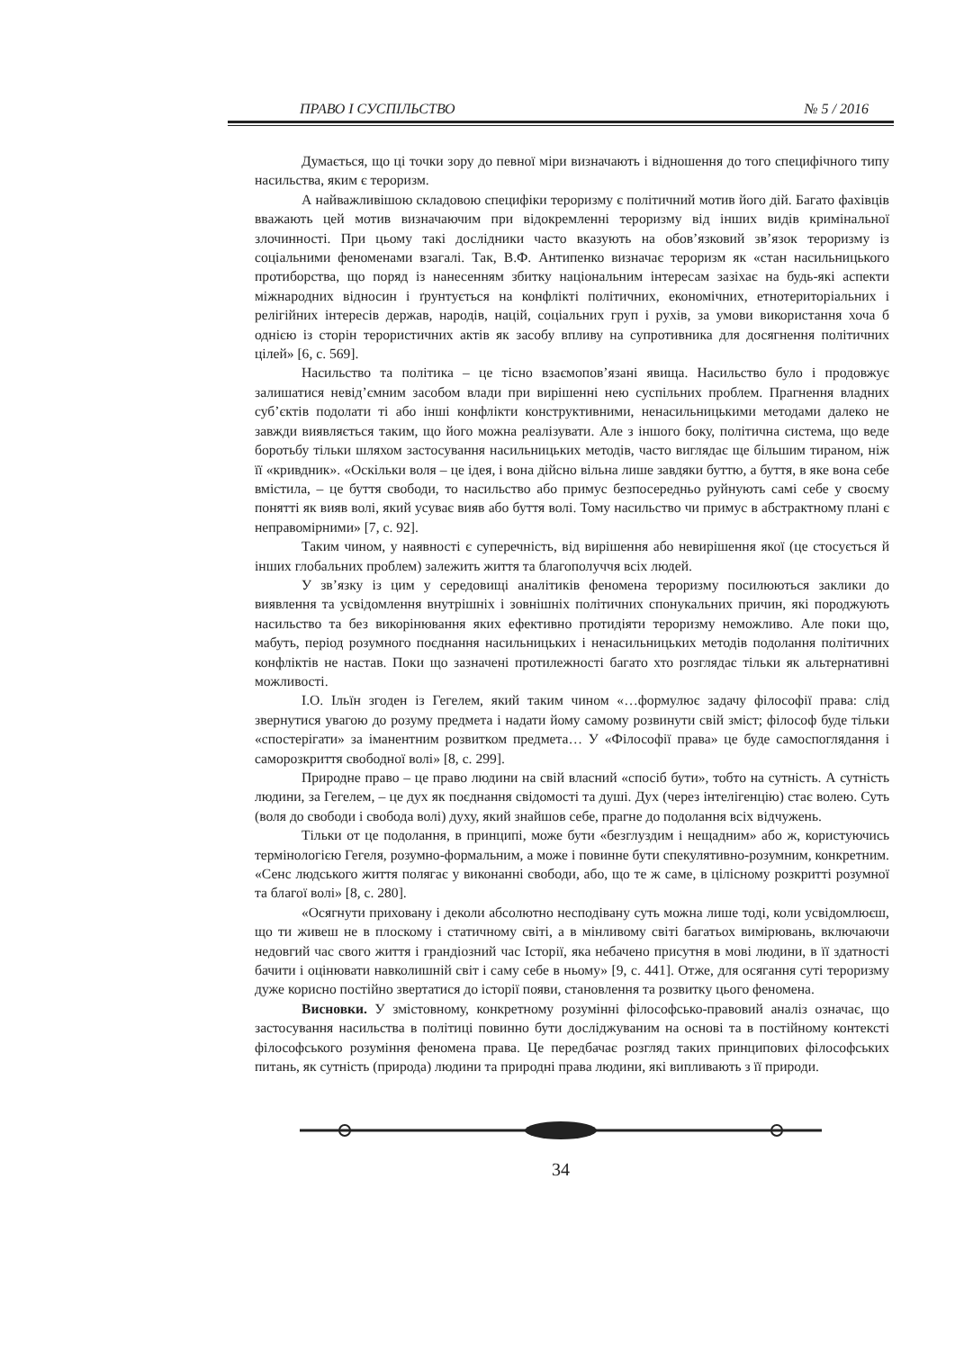ПРАВО І СУСПІЛЬСТВО № 5 / 2016
Думається, що ці точки зору до певної міри визначають і відношення до того специфічного типу насильства, яким є тероризм.
А найважливішою складовою специфіки тероризму є політичний мотив його дій. Багато фахівців вважають цей мотив визначаючим при відокремленні тероризму від інших видів кримінальної злочинності. При цьому такі дослідники часто вказують на обов’язковий зв’язок тероризму із соціальними феноменами взагалі. Так, В.Ф. Антипенко визначає тероризм як «стан насильницького протиборства, що поряд із нанесенням збитку національним інтересам зазіхає на будь-які аспекти міжнародних відносин і ґрунтується на конфлікті політичних, економічних, етнотериторіальних і релігійних інтересів держав, народів, націй, соціальних груп і рухів, за умови використання хоча б однією із сторін терористичних актів як засобу впливу на супротивника для досягнення політичних цілей» [6, с. 569].
Насильство та політика – це тісно взаємопов’язані явища. Насильство було і продовжує залишатися невід’ємним засобом влади при вирішенні нею суспільних проблем. Прагнення владних суб’єктів подолати ті або інші конфлікти конструктивними, ненасильницькими методами далеко не завжди виявляється таким, що його можна реалізувати. Але з іншого боку, політична система, що веде боротьбу тільки шляхом застосування насильницьких методів, часто виглядає ще більшим тираном, ніж її «кривдник». «Оскільки воля – це ідея, і вона дійсно вільна лише завдяки буттю, а буття, в яке вона себе вмістила, – це буття свободи, то насильство або примус безпосередньо руйнують самі себе у своєму понятті як вияв волі, який усуває вияв або буття волі. Тому насильство чи примус в абстрактному плані є неправомірними» [7, с. 92].
Таким чином, у наявності є суперечність, від вирішення або невирішення якої (це стосується й інших глобальних проблем) залежить життя та благополуччя всіх людей.
У зв’язку із цим у середовищі аналітиків феномена тероризму посилюються заклики до виявлення та усвідомлення внутрішніх і зовнішніх політичних спонукальних причин, які породжують насильство та без викорінювання яких ефективно протидіяти тероризму неможливо. Але поки що, мабуть, період розумного поєднання насильницьких і ненасильницьких методів подолання політичних конфліктів не настав. Поки що зазначені протилежності багато хто розглядає тільки як альтернативні можливості.
І.О. Ільїн згоден із Гегелем, який таким чином «…формулює задачу філософії права: слід звернутися увагою до розуму предмета і надати йому самому розвинути свій зміст; філософ буде тільки «спостерігати» за іманентним розвитком предмета… У «Філософії права» це буде самоспоглядання і саморозкриття свободної волі» [8, с. 299].
Природне право – це право людини на свій власний «спосіб бути», тобто на сутність. А сутність людини, за Гегелем, – це дух як поєднання свідомості та душі. Дух (через інтелігенцію) стає волею. Суть (воля до свободи і свобода волі) духу, який знайшов себе, прагне до подолання всіх відчужень.
Тільки от це подолання, в принципі, може бути «безглуздим і нещадним» або ж, користуючись термінологією Гегеля, розумно-формальним, а може і повинне бути спекулятивно-розумним, конкретним. «Сенс людського життя полягає у виконанні свободи, або, що те ж саме, в цілісному розкритті розумної та благої волі» [8, с. 280].
«Осягнути приховану і деколи абсолютно несподівану суть можна лише тоді, коли усвідомлюєш, що ти живеш не в плоскому і статичному світі, а в мінливому світі багатьох вимірювань, включаючи недовгий час свого життя і грандіозний час Історії, яка небачено присутня в мові людини, в її здатності бачити і оцінювати навколишній світ і саму себе в ньому» [9, с. 441]. Отже, для осягання суті тероризму дуже корисно постійно звертатися до історії появи, становлення та розвитку цього феномена.
Висновки. У змістовному, конкретному розумінні філософсько-правовий аналіз означає, що застосування насильства в політиці повинно бути досліджуваним на основі та в постійному контексті філософського розуміння феномена права. Це передбачає розгляд таких принципових філософських питань, як сутність (природа) людини та природні права людини, які випливають з її природи.
34